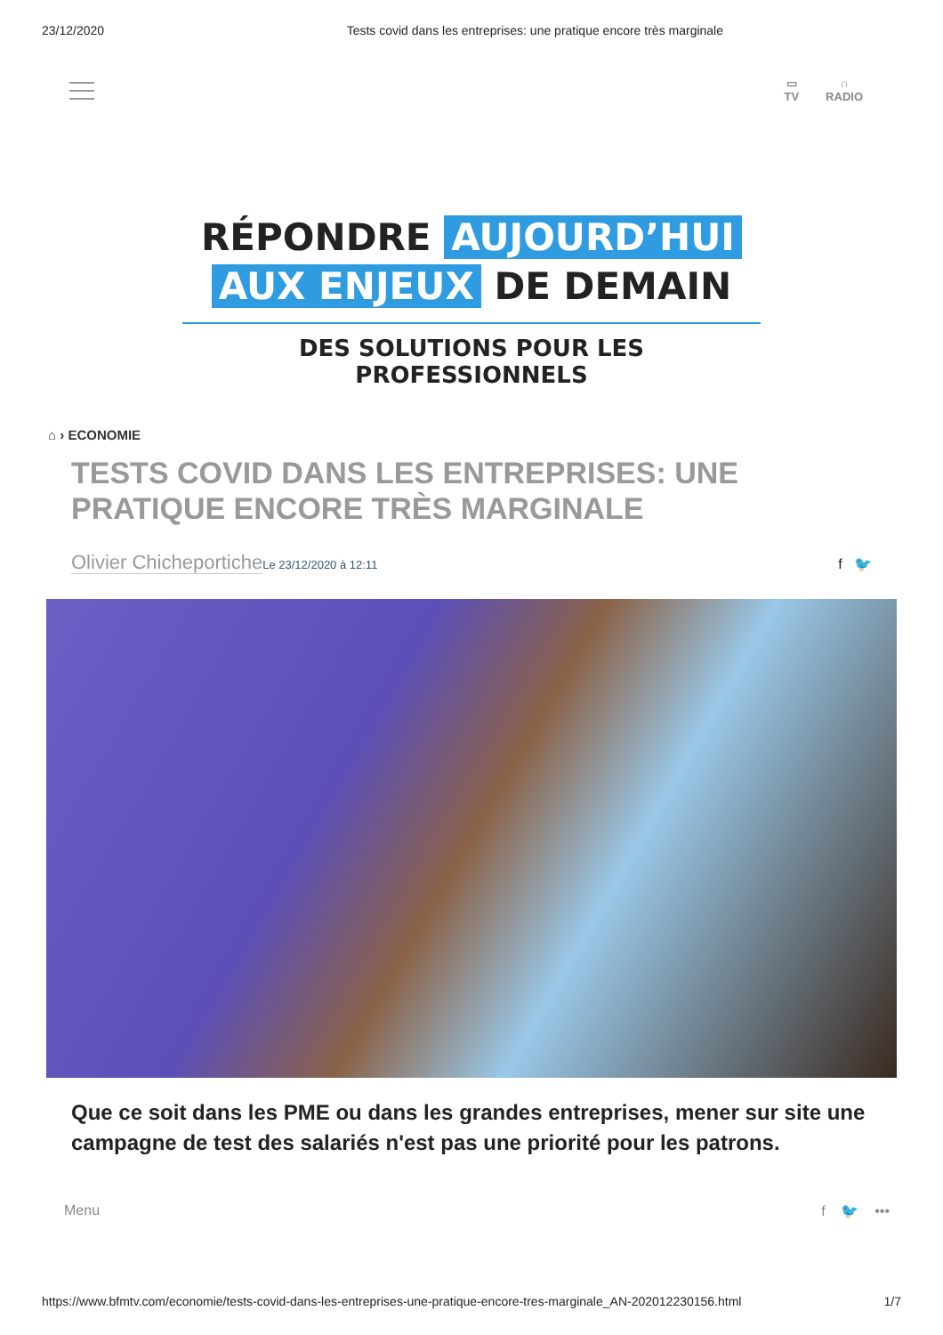23/12/2020 Tests covid dans les entreprises: une pratique encore très marginale
▭
TV
∩
RADIO
RÉPONDRE AUJOURD’HUI
AUX ENJEUX DE DEMAIN
DES SOLUTIONS POUR LES PROFESSIONNELS
⌂ › ECONOMIE
TESTS COVID DANS LES ENTREPRISES: UNE PRATIQUE ENCORE TRÈS MARGINALE
Olivier Chicheportiche Le 23/12/2020 à 12:11
f 🐦
Que ce soit dans les PME ou dans les grandes entreprises, mener sur site une campagne de test des salariés n'est pas une priorité pour les patrons.
Menu f 🐦 •••
https://www.bfmtv.com/economie/tests-covid-dans-les-entreprises-une-pratique-encore-tres-marginale_AN-202012230156.html 1/7